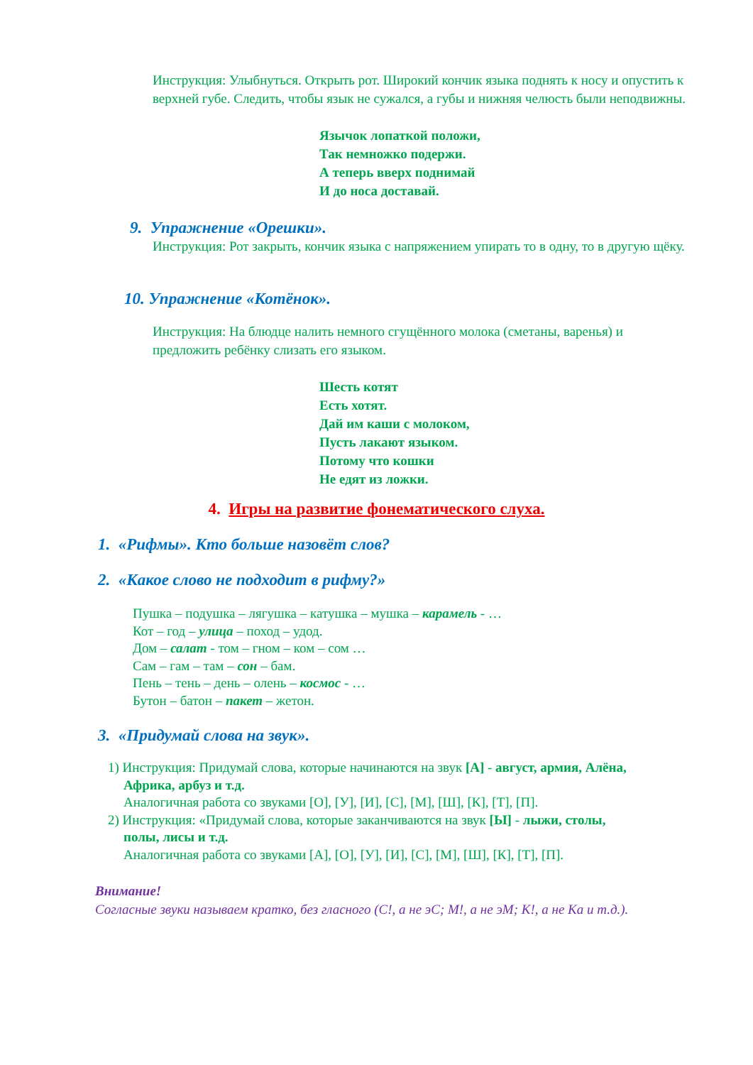Инструкция: Улыбнуться. Открыть рот. Широкий кончик языка поднять к носу и опустить к верхней губе. Следить, чтобы язык не сужался, а губы и нижняя челюсть были неподвижны.
Язычок лопаткой положи,
Так немножко подержи.
А теперь вверх поднимай
И до носа доставай.
9. Упражнение «Орешки».
Инструкция: Рот закрыть, кончик языка с напряжением упирать то в одну, то в другую щёку.
10. Упражнение «Котёнок».
Инструкция: На блюдце налить немного сгущённого молока (сметаны, варенья) и предложить ребёнку слизать его языком.
Шесть котят
Есть хотят.
Дай им каши с молоком,
Пусть лакают языком.
Потому что кошки
Не едят из ложки.
4. Игры на развитие фонематического слуха.
1. «Рифмы». Кто больше назовёт слов?
2. «Какое слово не подходит в рифму?»
Пушка – подушка – лягушка – катушка – мушка – карамель - …
Кот – год – улица – поход – удод.
Дом – салат - том – гном – ком – сом …
Сам – гам – там – сон – бам.
Пень – тень – день – олень – космос - …
Бутон – батон – пакет – жетон.
3. «Придумай слова на звук».
1) Инструкция: Придумай слова, которые начинаются на звук [А] - август, армия, Алёна,
Африка, арбуз и т.д.
Аналогичная работа со звуками [О], [У], [И], [С], [М], [Ш], [К], [Т], [П].
2) Инструкция: «Придумай слова, которые заканчиваются на звук [Ы] - лыжи, столы,
полы, лисы и т.д.
Аналогичная работа со звуками [А], [О], [У], [И], [С], [М], [Ш], [К], [Т], [П].
Внимание!
Согласные звуки называем кратко, без гласного (С!, а не эС; М!, а не эМ; К!, а не Ка и т.д.).